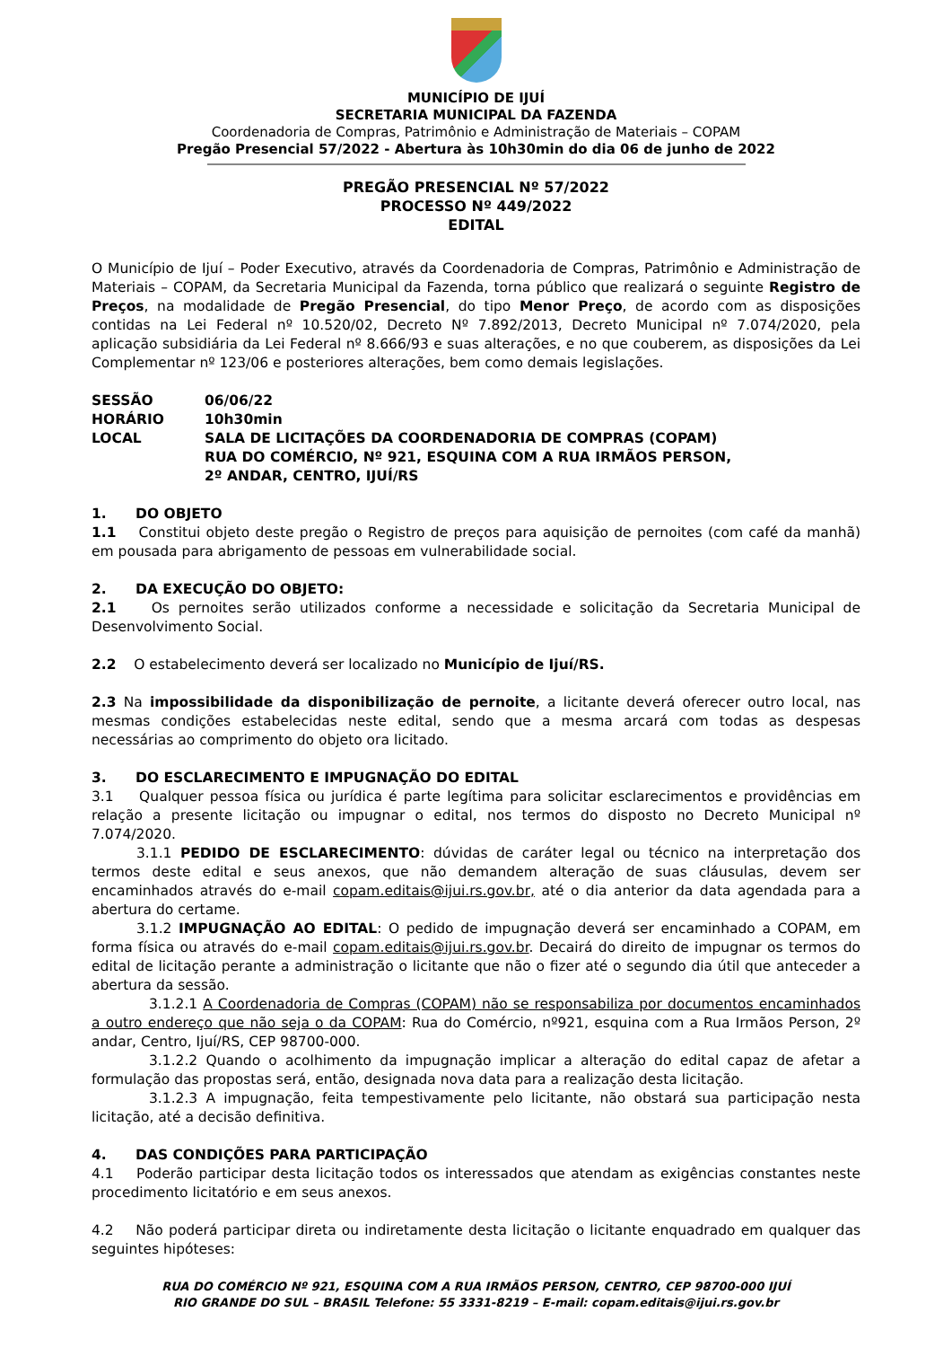MUNICÍPIO DE IJUÍ
SECRETARIA MUNICIPAL DA FAZENDA
Coordenadoria de Compras, Patrimônio e Administração de Materiais – COPAM
Pregão Presencial 57/2022 - Abertura às 10h30min do dia 06 de junho de 2022
PREGÃO PRESENCIAL Nº 57/2022
PROCESSO Nº 449/2022
EDITAL
O Município de Ijuí – Poder Executivo, através da Coordenadoria de Compras, Patrimônio e Administração de Materiais – COPAM, da Secretaria Municipal da Fazenda, torna público que realizará o seguinte Registro de Preços, na modalidade de Pregão Presencial, do tipo Menor Preço, de acordo com as disposições contidas na Lei Federal nº 10.520/02, Decreto Nº 7.892/2013, Decreto Municipal nº 7.074/2020, pela aplicação subsidiária da Lei Federal nº 8.666/93 e suas alterações, e no que couberem, as disposições da Lei Complementar nº 123/06 e posteriores alterações, bem como demais legislações.
SESSÃO
06/06/22
HORÁRIO
10h30min
LOCAL
SALA DE LICITAÇÕES DA COORDENADORIA DE COMPRAS (COPAM)
RUA DO COMÉRCIO, Nº 921, ESQUINA COM A RUA IRMÃOS PERSON,
2º ANDAR, CENTRO, IJUÍ/RS
1. DO OBJETO
1.1 Constitui objeto deste pregão o Registro de preços para aquisição de pernoites (com café da manhã) em pousada para abrigamento de pessoas em vulnerabilidade social.
2. DA EXECUÇÃO DO OBJETO:
2.1 Os pernoites serão utilizados conforme a necessidade e solicitação da Secretaria Municipal de Desenvolvimento Social.
2.2 O estabelecimento deverá ser localizado no Município de Ijuí/RS.
2.3 Na impossibilidade da disponibilização de pernoite, a licitante deverá oferecer outro local, nas mesmas condições estabelecidas neste edital, sendo que a mesma arcará com todas as despesas necessárias ao comprimento do objeto ora licitado.
3. DO ESCLARECIMENTO E IMPUGNAÇÃO DO EDITAL
3.1 Qualquer pessoa física ou jurídica é parte legítima para solicitar esclarecimentos e providências em relação a presente licitação ou impugnar o edital, nos termos do disposto no Decreto Municipal nº 7.074/2020.
3.1.1 PEDIDO DE ESCLARECIMENTO: dúvidas de caráter legal ou técnico na interpretação dos termos deste edital e seus anexos, que não demandem alteração de suas cláusulas, devem ser encaminhados através do e-mail copam.editais@ijui.rs.gov.br, até o dia anterior da data agendada para a abertura do certame.
3.1.2 IMPUGNAÇÃO AO EDITAL: O pedido de impugnação deverá ser encaminhado a COPAM, em forma física ou através do e-mail copam.editais@ijui.rs.gov.br. Decairá do direito de impugnar os termos do edital de licitação perante a administração o licitante que não o fizer até o segundo dia útil que anteceder a abertura da sessão.
3.1.2.1 A Coordenadoria de Compras (COPAM) não se responsabiliza por documentos encaminhados a outro endereço que não seja o da COPAM: Rua do Comércio, nº921, esquina com a Rua Irmãos Person, 2º andar, Centro, Ijuí/RS, CEP 98700-000.
3.1.2.2 Quando o acolhimento da impugnação implicar a alteração do edital capaz de afetar a formulação das propostas será, então, designada nova data para a realização desta licitação.
3.1.2.3 A impugnação, feita tempestivamente pelo licitante, não obstará sua participação nesta licitação, até a decisão definitiva.
4. DAS CONDIÇÕES PARA PARTICIPAÇÃO
4.1 Poderão participar desta licitação todos os interessados que atendam as exigências constantes neste procedimento licitatório e em seus anexos.
4.2 Não poderá participar direta ou indiretamente desta licitação o licitante enquadrado em qualquer das seguintes hipóteses:
RUA DO COMÉRCIO Nº 921, ESQUINA COM A RUA IRMÃOS PERSON, CENTRO, CEP 98700-000 IJUÍ
RIO GRANDE DO SUL – BRASIL Telefone: 55 3331-8219 – E-mail: copam.editais@ijui.rs.gov.br